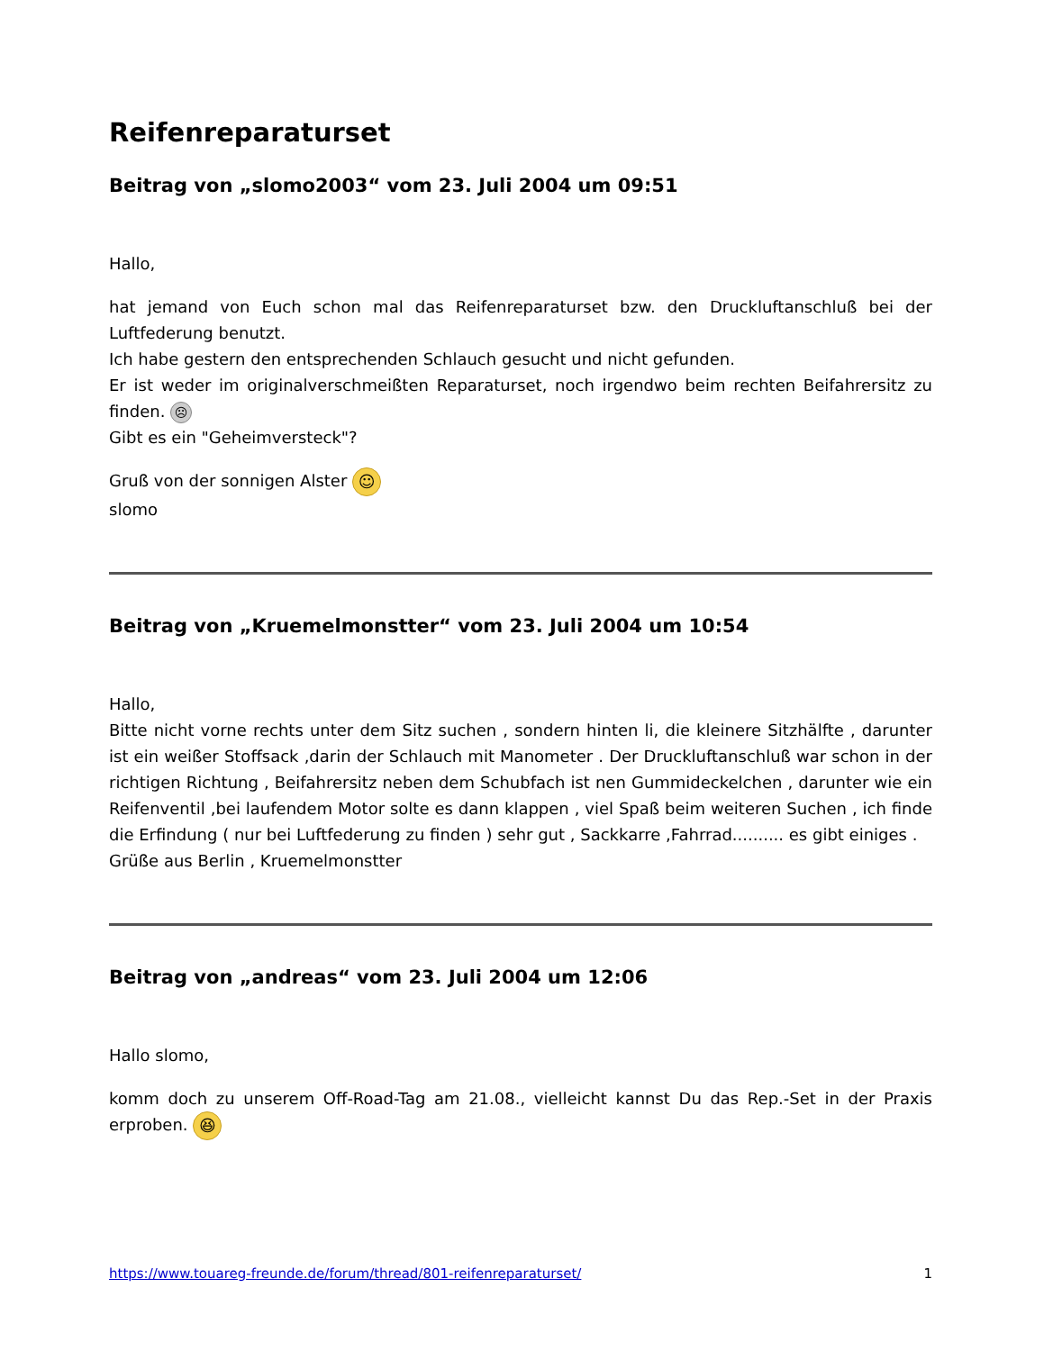Reifenreparaturset
Beitrag von „slomo2003“ vom 23. Juli 2004 um 09:51
Hallo,
hat jemand von Euch schon mal das Reifenreparaturset bzw. den Druckluftanschluß bei der Luftfederung benutzt.
Ich habe gestern den entsprechenden Schlauch gesucht und nicht gefunden.
Er ist weder im originalverschmeißten Reparaturset, noch irgendwo beim rechten Beifahrersitz zu finden. ☹
Gibt es ein "Geheimversteck"?
Gruß von der sonnigen Alster ☺
slomo
Beitrag von „Kruemelmonstter“ vom 23. Juli 2004 um 10:54
Hallo,
Bitte nicht vorne rechts unter dem Sitz suchen , sondern hinten li, die kleinere Sitzhälfte , darunter ist ein weißer Stoffsack ,darin der Schlauch mit Manometer . Der Druckluftanschluß war schon in der richtigen Richtung , Beifahrersitz neben dem Schubfach ist nen Gummideckelchen , darunter wie ein Reifenventil ,bei laufendem Motor solte es dann klappen , viel Spaß beim weiteren Suchen , ich finde die Erfindung ( nur bei Luftfederung zu finden ) sehr gut , Sackkarre ,Fahrrad.......... es gibt einiges .
Grüße aus Berlin , Kruemelmonstter
Beitrag von „andreas“ vom 23. Juli 2004 um 12:06
Hallo slomo,
komm doch zu unserem Off-Road-Tag am 21.08., vielleicht kannst Du das Rep.-Set in der Praxis erproben. 😆
https://www.touareg-freunde.de/forum/thread/801-reifenreparaturset/ 1